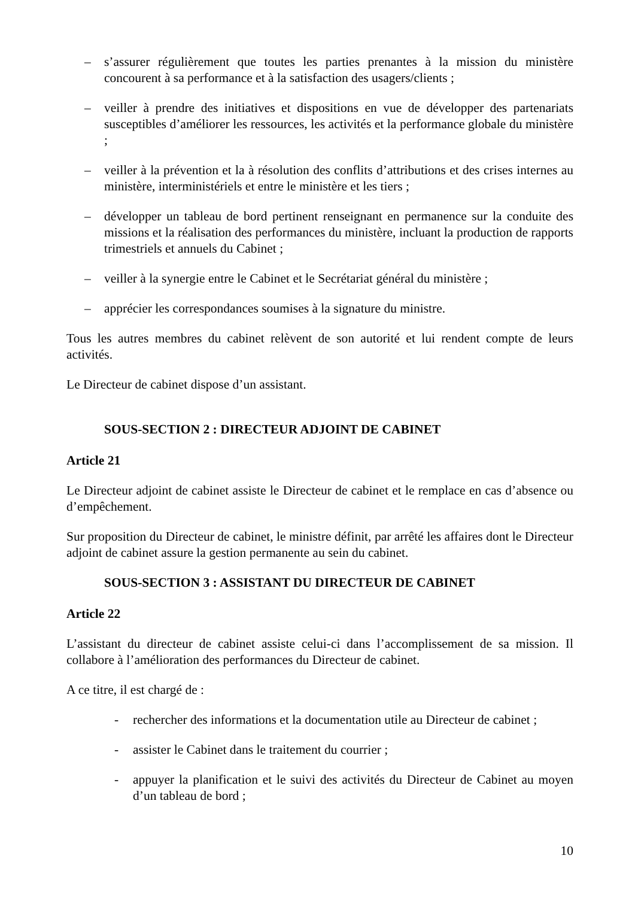– s’assurer régulièrement que toutes les parties prenantes à la mission du ministère concourent à sa performance et à la satisfaction des usagers/clients ;
– veiller à prendre des initiatives et dispositions en vue de développer des partenariats susceptibles d’améliorer les ressources, les activités et la performance globale du ministère ;
– veiller à la prévention et la à résolution des conflits d’attributions et des crises internes au ministère, interministériels et entre le ministère et les tiers ;
– développer un tableau de bord pertinent renseignant en permanence sur la conduite des missions et la réalisation des performances du ministère, incluant la production de rapports trimestriels et annuels du Cabinet ;
– veiller à la synergie entre le Cabinet et le Secrétariat général du ministère ;
– apprécier les correspondances soumises à la signature du ministre.
Tous les autres membres du cabinet relèvent de son autorité et lui rendent compte de leurs activités.
Le Directeur de cabinet dispose d’un assistant.
SOUS-SECTION 2 : DIRECTEUR ADJOINT DE CABINET
Article 21
Le Directeur adjoint de cabinet assiste le Directeur de cabinet et le remplace en cas d’absence ou d’empêchement.
Sur proposition du Directeur de cabinet, le ministre définit, par arrêté les affaires dont le Directeur adjoint de cabinet assure la gestion permanente au sein du cabinet.
SOUS-SECTION 3 : ASSISTANT DU DIRECTEUR DE CABINET
Article 22
L’assistant du directeur de cabinet assiste celui-ci dans l’accomplissement de sa mission. Il collabore à l’amélioration des performances du Directeur de cabinet.
A ce titre, il est chargé de :
- rechercher des informations et la documentation utile au Directeur de cabinet ;
- assister le Cabinet dans le traitement du courrier ;
- appuyer la planification et le suivi des activités du Directeur de Cabinet au moyen d’un tableau de bord ;
10